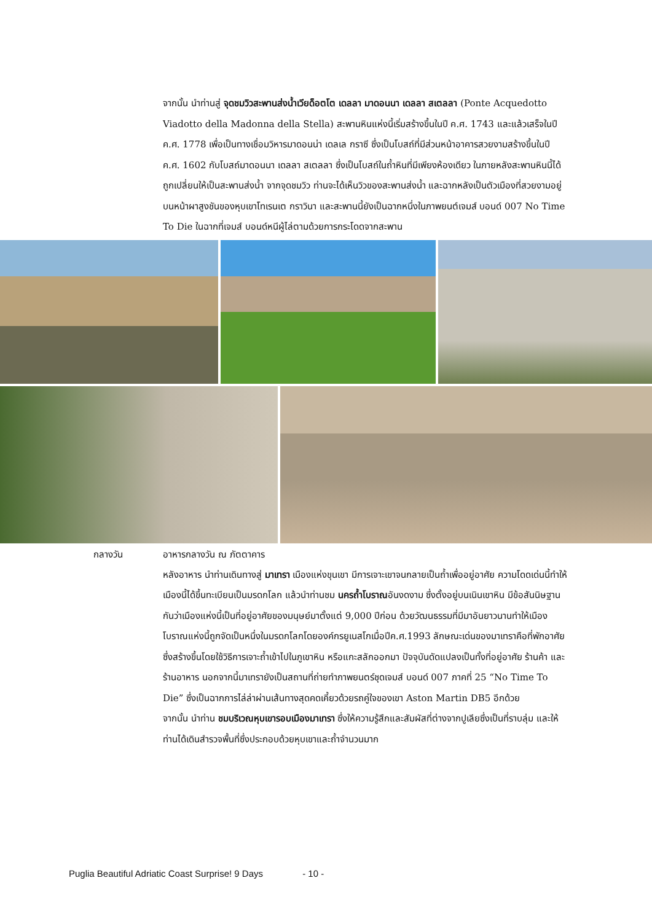จากนั้น นำท่านสู่ จุดชมวิวสะพานส่งน้ำเวียด็อตโต เดลลา มาดอนนา เดลลา สเตลลา (Ponte Acquedotto Viadotto della Madonna della Stella) สะพานหินแห่งนี้เริ่มสร้างขึ้นในปี ค.ศ. 1743 และแล้วเสร็จในปี ค.ศ. 1778 เพื่อเป็นทางเชื่อมวิหารมาดอนน่า เดลเล กราซี ซึ่งเป็นโบสถ์ที่มีส่วนหน้าอาคารสวยงามสร้างขึ้นในปี ค.ศ. 1602 กับโบสถ์มาดอนนา เดลลา สเตลลา ซึ่งเป็นโบสถ์ในถ้ำหินที่มีเพียงห้องเดียว ในภายหลังสะพานหินนี้ได้ถูกเปลี่ยนให้เป็นสะพานส่งน้ำ จากจุดชมวิว ท่านจะได้เห็นวิวของสะพานส่งน้ำ และฉากหลังเป็นตัวเมืองที่สวยงามอยู่บนหน้าผาสูงชันของหุบเขาโทเรนเต กราวินา และสะพานนี้ยังเป็นฉากหนึ่งในภาพยนต์เจมส์ บอนด์ 007 No Time To Die ในฉากที่เจมส์ บอนด์หนีผู้ไล่ตามด้วยการกระโดดจากสะพาน
กลางวัน อาหารกลางวัน ณ ภัตตาคาร
หลังอาหาร นำท่านเดินทางสู่ มาเทรา เมืองแห่งขุนเขา มีการเจาะเขาจนกลายเป็นถ้ำเพื่ออยู่อาศัย ความโดดเด่นนี้ทำให้เมืองนี้ได้ขึ้นทะเบียนเป็นมรดกโลก แล้วนำท่านชม นครถ้ำโบราณอันงดงาม ซึ่งตั้งอยู่บนเนินเขาหิน มีข้อสันนิษฐานกันว่าเมืองแห่งนี้เป็นที่อยู่อาศัยของมนุษย์มาตั้งแต่ 9,000 ปีก่อน ด้วยวัฒนธรรมที่มีมาอันยาวนานทำให้เมืองโบราณแห่งนี้ถูกจัดเป็นหนึ่งในมรดกโลกโดยองค์กรยูเนสโกเมื่อปีค.ศ.1993 ลักษณะเด่นของมาเทราคือที่พักอาศัย ซึ่งสร้างขึ้นโดยใช้วิธีการเจาะถ้ำเข้าไปในภูเขาหิน หรือแกะสลักออกมา ปัจจุบันดัดแปลงเป็นทั้งที่อยู่อาศัย ร้านค้า และร้านอาหาร นอกจากนี้มาเทรายังเป็นสถานที่ถ่ายทำภาพยนตร์ชุดเจมส์ บอนด์ 007 ภาคที่ 25 “No Time To Die” ซึ่งเป็นฉากการไล่ล่าผ่านเส้นทางสุดคดเคี้ยวด้วยรถคู่ใจของเขา Aston Martin DB5 อีกด้วย
จากนั้น นำท่าน ชมบริเวณหุบเขารอบเมืองมาเทรา ซึ่งให้ความรู้สึกและสัมผัสที่ต่างจากปูเลียซึ่งเป็นที่ราบลุ่ม และให้ท่านได้เดินสำรวจพื้นที่ซึ่งประกอบด้วยหุบเขาและถ้ำจำนวนมาก
Puglia Beautiful Adriatic Coast Surprise! 9 Days - 10 -